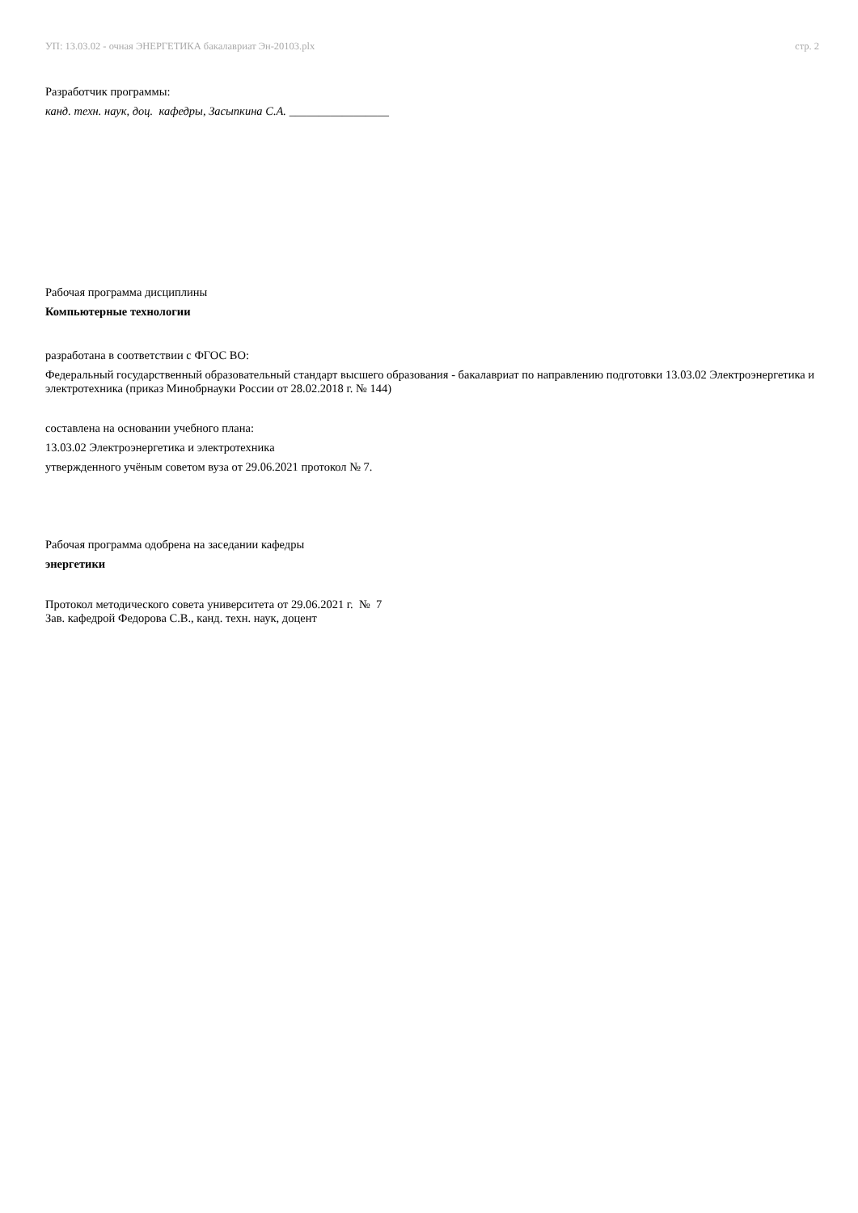УП: 13.03.02 - очная ЭНЕРГЕТИКА бакалавриат Эн-20103.plx стр. 2
Разработчик программы:
канд. техн. наук, доц. кафедры, Засыпкина С.А. _________________
Рабочая программа дисциплины
Компьютерные технологии
разработана в соответствии с ФГОС ВО:
Федеральный государственный образовательный стандарт высшего образования - бакалавриат по направлению подготовки 13.03.02 Электроэнергетика и электротехника (приказ Минобрнауки России от 28.02.2018 г. № 144)
составлена на основании учебного плана:
13.03.02 Электроэнергетика и электротехника
утвержденного учёным советом вуза от 29.06.2021 протокол № 7.
Рабочая программа одобрена на заседании кафедры
энергетики
Протокол методического совета университета от 29.06.2021 г. № 7
Зав. кафедрой Федорова С.В., канд. техн. наук, доцент